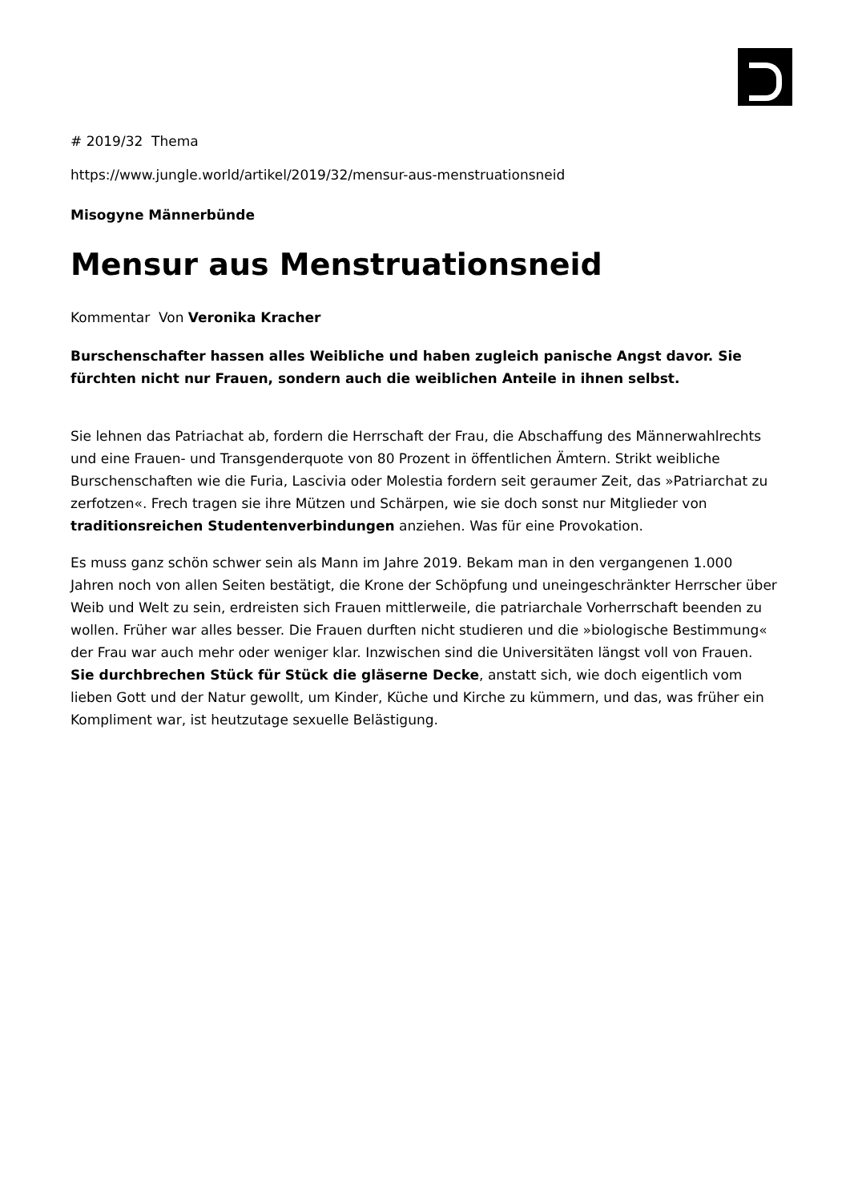# 2019/32 Thema
https://www.jungle.world/artikel/2019/32/mensur-aus-menstruationsneid
Misogyne Männerbünde
Mensur aus Menstruationsneid
Kommentar Von Veronika Kracher
Burschenschafter hassen alles Weibliche und haben zugleich panische Angst davor. Sie fürchten nicht nur Frauen, sondern auch die weiblichen Anteile in ihnen selbst.
Sie lehnen das Patriachat ab, fordern die Herrschaft der Frau, die Abschaffung des Männerwahlrechts und eine Frauen- und Transgenderquote von 80 Prozent in öffentlichen Ämtern. Strikt weibliche Burschenschaften wie die Furia, Lascivia oder Molestia fordern seit geraumer Zeit, das »Patriarchat zu zerfotzen«. Frech tragen sie ihre Mützen und Schärpen, wie sie doch sonst nur Mitglieder von traditionsreichen Studentenverbindungen anziehen. Was für eine Provokation.
Es muss ganz schön schwer sein als Mann im Jahre 2019. Bekam man in den vergangenen 1.000 Jahren noch von allen Seiten bestätigt, die Krone der Schöpfung und uneingeschränkter Herrscher über Weib und Welt zu sein, erdreisten sich Frauen mittlerweile, die patriarchale Vorherrschaft beenden zu wollen. Früher war alles besser. Die Frauen durften nicht studieren und die »biologische Bestimmung« der Frau war auch mehr oder weniger klar. Inzwischen sind die Universitäten längst voll von Frauen. Sie durchbrechen Stück für Stück die gläserne Decke, anstatt sich, wie doch eigentlich vom lieben Gott und der Natur gewollt, um Kinder, Küche und Kirche zu kümmern, und das, was früher ein Kompliment war, ist heutzutage sexuelle Belästigung.